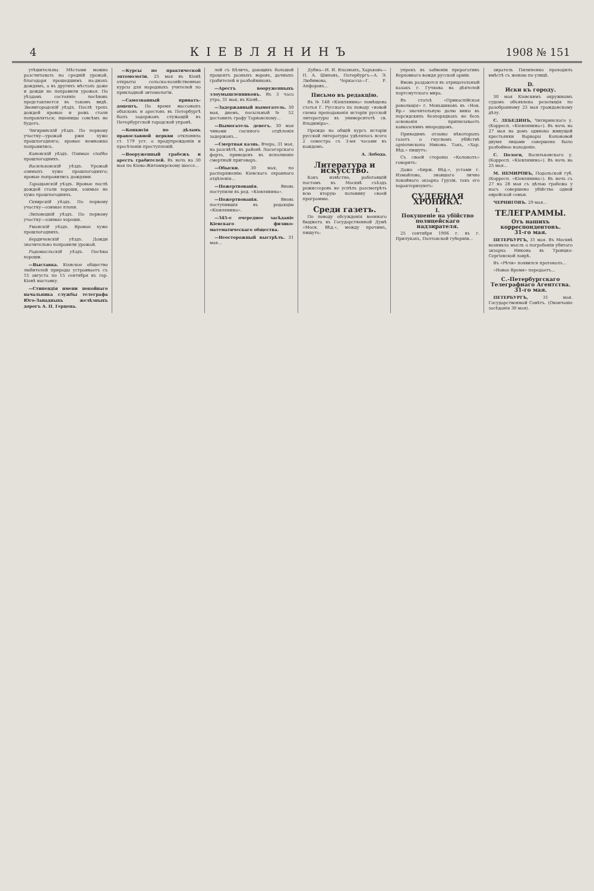4 КІЕВЛЯНИНЪ 1908 № 151
утѣшительны. Мѣстами можно разсчитывать на средній урожай, благодаря прошедшимъ на-днахъ дождямъ, а въ другихъ мѣстахъ даже и дожди не поправили урожая. По уѣздамъ состояніе посѣвовъ представляется въ такомъ видѣ. Звенигородскій уѣздъ. Послѣ трехъ дождей яровые и рожь стали поправляться; пшеницы совсѣмъ не будетъ.
Чигиринскій уѣздъ. По первому участку—урожай ржи хуже прошлогодняго; яровые немножко поправились.
Каневскій уѣздъ. Озимые слабѣе прошлогоднихъ.
Васильковскій уѣздъ. Урожай озимыхъ хуже прошлогодняго; яровые поправились дождями.
Таращанскій уѣздъ. Яровые послѣ дождей стали хороши, озимые не хуже прошлогоднихъ.
Сквирскій уѣздъ. По первому участку—озимые плохи.
Липовецкій уѣздъ. По первому участку—озимые хороши.
Уманскій уѣздъ. Яровые хуже прошлогоднихъ.
Бердичевскій уѣздъ. Дожди значительно поправили урожай.
Радомысльскій уѣздъ. Посѣвы хороши.
—Выставка. Кіевское общество любителей природы устраиваетъ съ 15 августа по 15 сентября въ гор. Кіевѣ выставку.
—Стипендія имени покойнаго начальника службы телеграфа Юго-Западныхъ желѣзныхъ дорогъ А. П. Герцена.
—Курсы по практической энтомологіи. 25 мая въ Кіевѣ открыты сельско-хозяйственные курсы для народныхъ учителей по прикладной энтомологіи.
—Самозванный приватъ-доцентъ. По время массовыхъ обысковъ и арестовъ въ Петербургѣ былъ задержанъ служащій въ Петербургской городской управѣ.
—Конкисія по дѣламъ православной церкви отклонила ст. 179 уст. о предупрежденіи и пресѣченіи преступленій.
—Вооруженный грабежъ и арестъ грабителей. Въ ночь на 30 мая по Кіево-Житомирскому шоссе...
лей съ Бѣличъ, дающихъ большой процентъ разныхъ воровъ, дачныхъ грабителей и разбойниковъ.
—Арестъ вооруженныхъ злоумышленниковъ. Въ 3 часа утра, 31 мая, въ Кіевѣ...
—Задержанный вымогатель. 30 мая, днемъ, посыльный № 52 доставилъ графу Тарнавскому...
—Вымогатель денегъ. 30 мая чинами сыскного отдѣленія задержанъ...
—Смертная казнь. Вчера, 31 мая, на разсвѣтѣ, въ районѣ Лысогорскаго форта, приведенъ въ исполненіе смертный приговоръ.
—Обыски. 30 мая, по распоряженію Кіевскаго охраннаго отдѣленія...
—Пожертвованія. Вновь поступили въ ред. «Кіевлянина».
—Пожертвованія. Вновь поступившія въ редакцію «Кіевлянина».
—345-е очередное засѣданіе Кіевскаго физико-математическаго общества.
—Неосторожный выстрѣлъ. 31 мая...
Дубна—И. И. Влазныхъ, Харьковъ—П. А. Шиповъ, Петербургъ—А. Э. Любимова, Черкассы—Г. Р. Апфоровъ...
Письмо въ редакцію.
Въ № 148 «Кіевлянина» помѣщена статья Г. Русскаго по поводу «новой схемы преподаванія исторіи русской литературы въ университетѣ св. Владиміра».
Прежде на общій курсъ исторіи русской литературы удѣлялось всего 2 семестра съ 3-мя часами въ каждомъ.
А. Лобода.
Литература и искусство.
Какъ извѣстно, работавшій постомъ въ Москвѣ съѣздъ режиссеровъ не успѣлъ разсмотрѣть всю вторую половину своей программы.
Среди газетъ.
По поводу обсужденія военнаго бюджета въ Государственной Думѣ «Моск. Вѣд.», между прочимъ, пишутъ:
упрекъ въ забвеніи прерогативъ Верховнаго вождя русской арміи.
Вновь раздаются въ отрицательный казакъ г. Гучкова на дѣятелей портсмутскаго мира.
Въ статьѣ «Прикаспійская революція» г. Меньшиковъ въ «Нов. Вр.» значительную долю вины въ персидскихъ безпорядкахъ не безъ основанія приписываетъ кавказскимъ инородцамъ.
Приводимъ отзывы нѣкоторыхъ газетъ о гнусномъ убійствѣ архіепископа Никона. Такъ, «Хар. Вѣд.» пишутъ:
Съ своей стороны «Колоколъ» говоритъ:
Даже «Бирж. Вѣд.», устами г. Измайлова, знавшаго лично покойнаго экзарха Грузіи, такъ его характеризуютъ:
СУДЕБНАЯ ХРОНИКА.
I.
Покушеніе на убійство полицейскаго надзирателя.
25 сентября 1906 г. въ г. Прилукахъ, Полтавской губерніи...
зиратель Пилипенко проходилъ вмѣстѣ съ женою по улицѣ.
D.
Иски къ городу.
30 мая Кіевскимъ окружнымъ судомъ объявлена резолюція по разобранному 23 мая гражданскому дѣлу.
С. ЛЕБЕДИНЪ, Чигиринскаго у. (Корресп. «Кіевлянина»). Въ ночь на 27 мая на домъ одиноко живущей крестьянки Варвары Копоновой двумя лицами совершено было разбойное нападеніе.
С. Пологи, Васильковскаго у. (Корресп. «Кіевлянина»). Въ ночь на 25 мая...
М. НЕМИРОВЪ, Подольской губ. (Корресп. «Кіевлянина»). Въ ночь съ 27 на 28 мая съ цѣлью грабежа у насъ совершено убійство одной еврейской семьи.
ЧЕРНИГОВЪ. 29 мая...
ТЕЛЕГРАММЫ.
Отъ нашихъ корреспондентовъ.
31-го мая.
ПЕТЕРБУРГЪ, 31 мая. Въ Москвѣ возникла мысль о погребеніи убитаго экзарха Никона въ Троицко-Сергіевской лаврѣ.
Въ «Рѣчи» появился протоколъ...
«Новое Время» передаетъ...
С.-Петербургскаго Телеграфнаго Агентства.
31-го мая.
ПЕТЕРБУРГЪ, 31 мая. Государственный Совѣтъ. (Окончаніе засѣданія 30 мая).